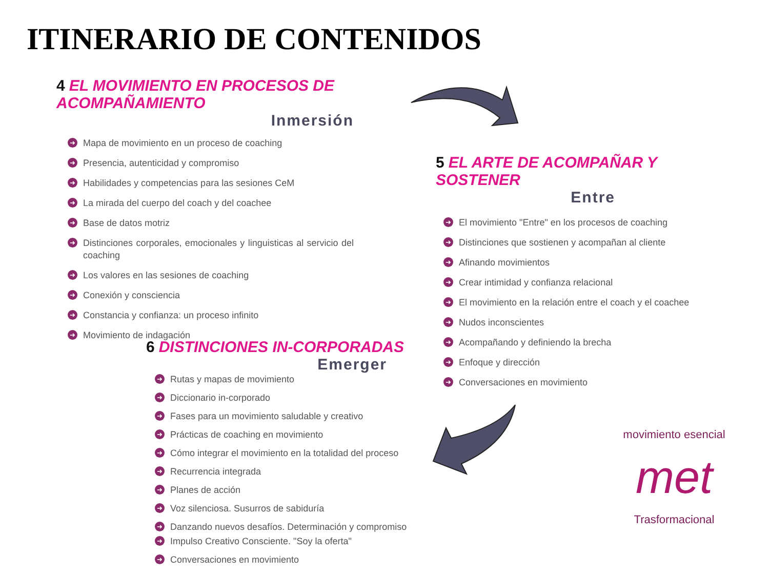ITINERARIO DE CONTENIDOS
4 EL MOVIMIENTO EN PROCESOS DE ACOMPAÑAMIENTO
Inmersión
➜ Mapa de movimiento en un proceso de coaching
➜ Presencia, autenticidad y compromiso
➜ Habilidades y competencias para las sesiones CeM
➜ La mirada del cuerpo del coach y del coachee
➜ Base de datos motriz
➜ Distinciones corporales, emocionales y linguisticas al servicio del coaching
➜ Los valores en las sesiones de coaching
➜ Conexión y consciencia
➜ Constancia y confianza: un proceso infinito
➜ Movimiento de indagación
5 EL ARTE DE ACOMPAÑAR Y SOSTENER
Entre
➜ El movimiento "Entre" en los procesos de coaching
➜ Distinciones que sostienen y acompañan al cliente
➜ Afinando movimientos
➜ Crear intimidad y confianza relacional
➜ El movimiento en la relación entre el coach y el coachee
➜ Nudos inconscientes
➜ Acompañando y definiendo la brecha
➜ Enfoque y dirección
➜ Conversaciones en movimiento
6 DISTINCIONES IN-CORPORADAS
Emerger
➜ Rutas y mapas de movimiento
➜ Diccionario in-corporado
➜ Fases para un movimiento saludable y creativo
➜ Prácticas de coaching en movimiento
➜ Cómo integrar el movimiento en la totalidad del proceso
➜ Recurrencia integrada
➜ Planes de acción
➜ Voz silenciosa. Susurros de sabiduría
➜ Danzando nuevos desafíos. Determinación y compromiso
➜ Impulso Creativo Consciente. "Soy la oferta"
➜ Conversaciones en movimiento
movimiento esencial
met
Trasformacional